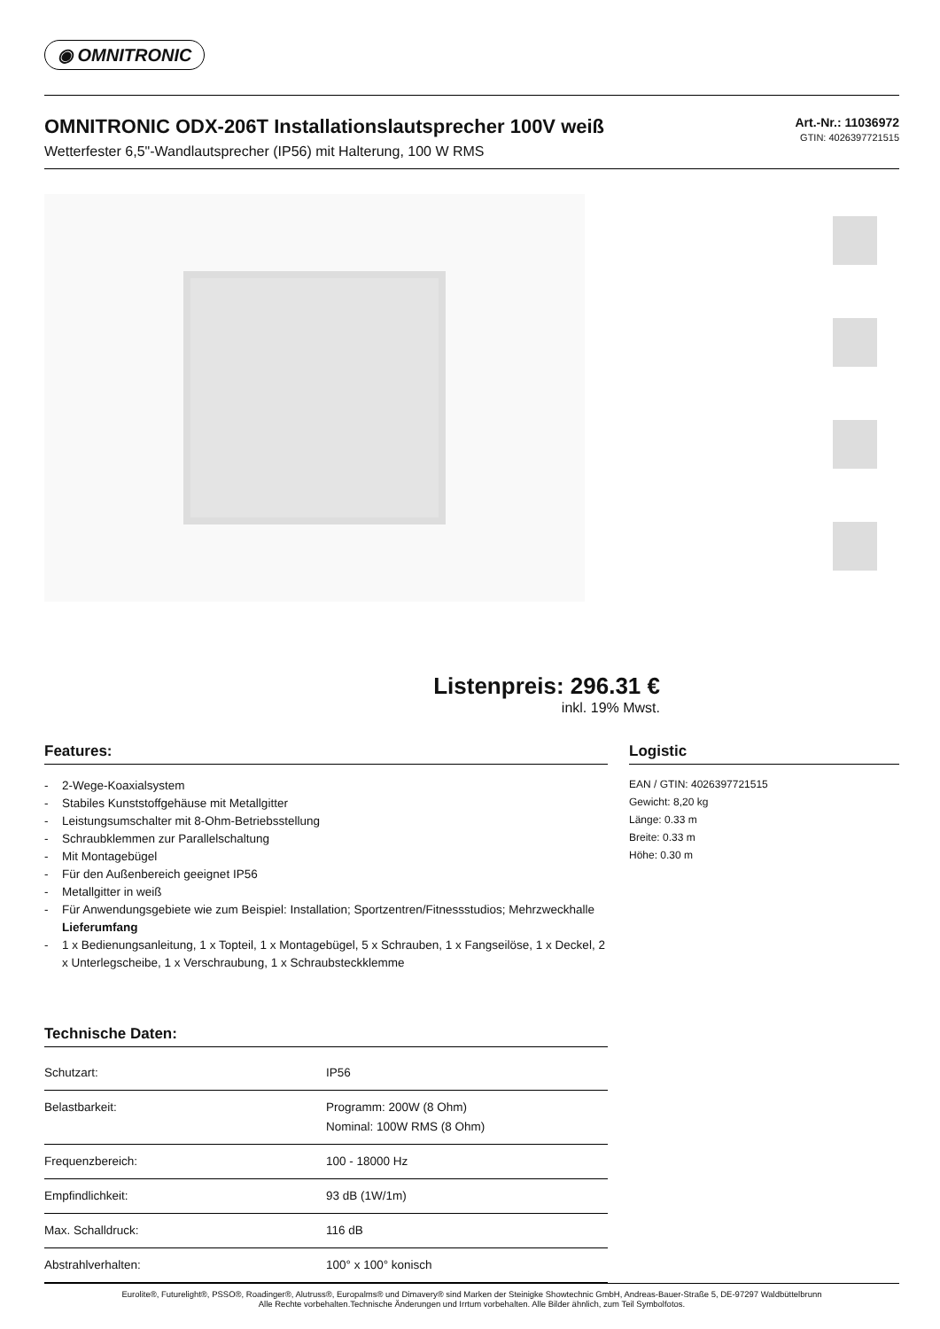◉ OMNITRONIC
OMNITRONIC ODX-206T Installationslautsprecher 100V weiß
Wetterfester 6,5"-Wandlautsprecher (IP56) mit Halterung, 100 W RMS
Art.-Nr.: 11036972
GTIN: 4026397721515
Listenpreis: 296.31 €
inkl. 19% Mwst.
Features:
- 2-Wege-Koaxialsystem
- Stabiles Kunststoffgehäuse mit Metallgitter
- Leistungsumschalter mit 8-Ohm-Betriebsstellung
- Schraubklemmen zur Parallelschaltung
- Mit Montagebügel
- Für den Außenbereich geeignet IP56
- Metallgitter in weiß
- Für Anwendungsgebiete wie zum Beispiel: Installation; Sportzentren/Fitnessstudios; Mehrzweckhalle
Lieferumfang
- 1 x Bedienungsanleitung, 1 x Topteil, 1 x Montagebügel, 5 x Schrauben, 1 x Fangseilöse, 1 x Deckel, 2 x Unterlegscheibe, 1 x Verschraubung, 1 x Schraubsteckklemme
Technische Daten:
| Schutzart: | IP56 |
| Belastbarkeit: | Programm: 200W (8 Ohm) Nominal: 100W RMS (8 Ohm) |
| Frequenzbereich: | 100 - 18000 Hz |
| Empfindlichkeit: | 93 dB (1W/1m) |
| Max. Schalldruck: | 116 dB |
| Abstrahlverhalten: | 100° x 100° konisch |
Logistic
EAN / GTIN: 4026397721515
Gewicht: 8,20 kg
Länge: 0.33 m
Breite: 0.33 m
Höhe: 0.30 m
Eurolite®, Futurelight®, PSSO®, Roadinger®, Alutruss®, Europalms® und Dimavery® sind Marken der Steinigke Showtechnic GmbH, Andreas-Bauer-Straße 5, DE-97297 Waldbüttelbrunn
Alle Rechte vorbehalten.Technische Änderungen und Irrtum vorbehalten. Alle Bilder ähnlich, zum Teil Symbolfotos.